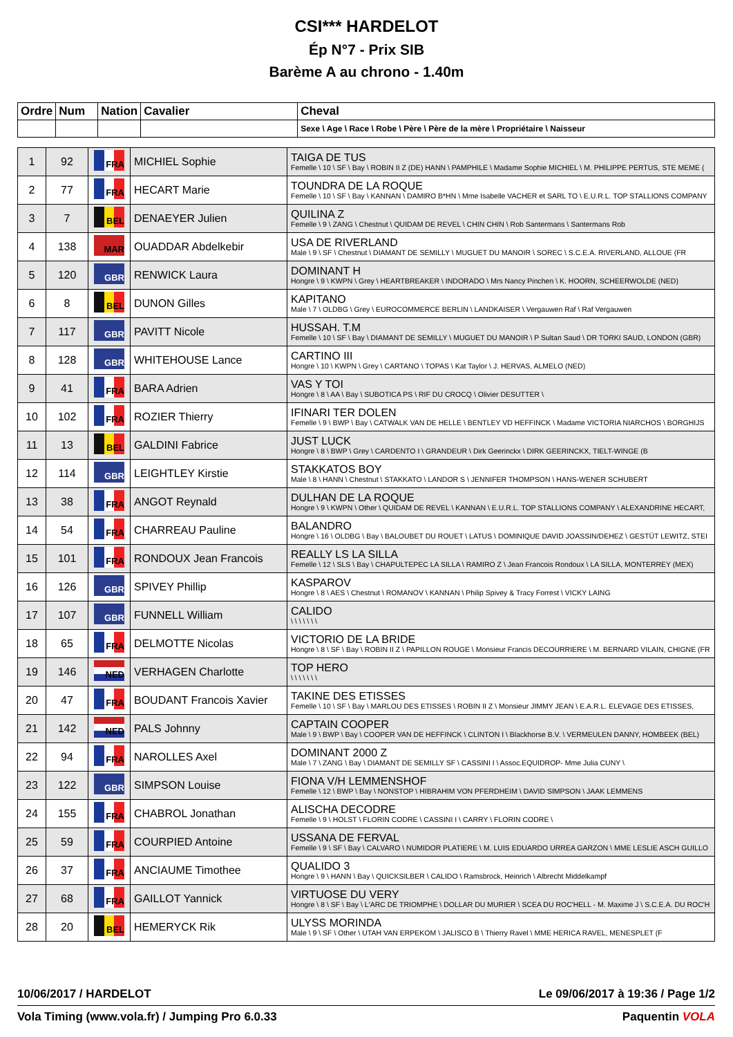CSI*** HARDELOT
Ép N°7 - Prix SIB
Barème A au chrono - 1.40m
| Ordre | Num | Nation | Cavalier | Cheval |
| | | | | Sexe \ Age \ Race \ Robe \ Père \ Père de la mère \ Propriétaire \ Naisseur |
| 1 | 92 | FRA | MICHIEL Sophie | TAIGA DE TUS Femelle \ 10 \ SF \ Bay \ ROBIN II Z (DE) HANN \ PAMPHILE \ Madame Sophie MICHIEL \ M. PHILIPPE PERTUS, STE MEME ( |
| 2 | 77 | FRA | HECART Marie | TOUNDRA DE LA ROQUE Femelle \ 10 \ SF \ Bay \ KANNAN \ DAMIRO B*HN \ Mme Isabelle VACHER et SARL TO \ E.U.R.L. TOP STALLIONS COMPANY |
| 3 | 7 | BEL | DENAEYER Julien | QUILINA Z Femelle \ 9 \ ZANG \ Chestnut \ QUIDAM DE REVEL \ CHIN CHIN \ Rob Santermans \ Santermans Rob |
| 4 | 138 | MAR | OUADDAR Abdelkebir | USA DE RIVERLAND Male \ 9 \ SF \ Chestnut \ DIAMANT DE SEMILLY \ MUGUET DU MANOIR \ SOREC \ S.C.E.A. RIVERLAND, ALLOUE (FR |
| 5 | 120 | GBR | RENWICK Laura | DOMINANT H Hongre \ 9 \ KWPN \ Grey \ HEARTBREAKER \ INDORADO \ Mrs Nancy Pinchen \ K. HOORN, SCHEERWOLDE (NED) |
| 6 | 8 | BEL | DUNON Gilles | KAPITANO Male \ 7 \ OLDBG \ Grey \ EUROCOMMERCE BERLIN \ LANDKAISER \ Vergauwen Raf \ Raf Vergauwen |
| 7 | 117 | GBR | PAVITT Nicole | HUSSAH. T.M Femelle \ 10 \ SF \ Bay \ DIAMANT DE SEMILLY \ MUGUET DU MANOIR \ P Sultan Saud \ DR TORKI SAUD, LONDON (GBR) |
| 8 | 128 | GBR | WHITEHOUSE Lance | CARTINO III Hongre \ 10 \ KWPN \ Grey \ CARTANO \ TOPAS \ Kat Taylor \ J. HERVAS, ALMELO (NED) |
| 9 | 41 | FRA | BARA Adrien | VAS Y TOI Hongre \ 8 \ AA \ Bay \ SUBOTICA PS \ RIF DU CROCQ \ Olivier DESUTTER \ |
| 10 | 102 | FRA | ROZIER Thierry | IFINARI TER DOLEN Femelle \ 9 \ BWP \ Bay \ CATWALK VAN DE HELLE \ BENTLEY VD HEFFINCK \ Madame VICTORIA NIARCHOS \ BORGHIJS |
| 11 | 13 | BEL | GALDINI Fabrice | JUST LUCK Hongre \ 8 \ BWP \ Grey \ CARDENTO I \ GRANDEUR \ Dirk Geerinckx \ DIRK GEERINCKX, TIELT-WINGE (B |
| 12 | 114 | GBR | LEIGHTLEY Kirstie | STAKKATOS BOY Male \ 8 \ HANN \ Chestnut \ STAKKATO \ LANDOR S \ JENNIFER THOMPSON \ HANS-WENER SCHUBERT |
| 13 | 38 | FRA | ANGOT Reynald | DULHAN DE LA ROQUE Hongre \ 9 \ KWPN \ Other \ QUIDAM DE REVEL \ KANNAN \ E.U.R.L. TOP STALLIONS COMPANY \ ALEXANDRINE HECART, |
| 14 | 54 | FRA | CHARREAU Pauline | BALANDRO Hongre \ 16 \ OLDBG \ Bay \ BALOUBET DU ROUET \ LATUS \ DOMINIQUE DAVID JOASSIN/DEHEZ \ GESTÜT LEWITZ, STEI |
| 15 | 101 | FRA | RONDOUX Jean Francois | REALLY LS LA SILLA Femelle \ 12 \ SLS \ Bay \ CHAPULTEPEC LA SILLA \ RAMIRO Z \ Jean Francois Rondoux \ LA SILLA, MONTERREY (MEX) |
| 16 | 126 | GBR | SPIVEY Phillip | KASPAROV Hongre \ 8 \ AES \ Chestnut \ ROMANOV \ KANNAN \ Philip Spivey & Tracy Forrest \ VICKY LAING |
| 17 | 107 | GBR | FUNNELL William | CALIDO \ \ \ \ \ \ \ |
| 18 | 65 | FRA | DELMOTTE Nicolas | VICTORIO DE LA BRIDE Hongre \ 8 \ SF \ Bay \ ROBIN II Z \ PAPILLON ROUGE \ Monsieur Francis DECOURRIERE \ M. BERNARD VILAIN, CHIGNE (FR |
| 19 | 146 | NED | VERHAGEN Charlotte | TOP HERO \ \ \ \ \ \ \ |
| 20 | 47 | FRA | BOUDANT Francois Xavier | TAKINE DES ETISSES Femelle \ 10 \ SF \ Bay \ MARLOU DES ETISSES \ ROBIN II Z \ Monsieur JIMMY JEAN \ E.A.R.L. ELEVAGE DES ETISSES, |
| 21 | 142 | NED | PALS Johnny | CAPTAIN COOPER Male \ 9 \ BWP \ Bay \ COOPER VAN DE HEFFINCK \ CLINTON I \ Blackhorse B.V. \ VERMEULEN DANNY, HOMBEEK (BEL) |
| 22 | 94 | FRA | NAROLLES Axel | DOMINANT 2000 Z Male \ 7 \ ZANG \ Bay \ DIAMANT DE SEMILLY SF \ CASSINI I \ Assoc.EQUIDROP- Mme Julia CUNY \ |
| 23 | 122 | GBR | SIMPSON Louise | FIONA V/H LEMMENSHOF Femelle \ 12 \ BWP \ Bay \ NONSTOP \ HIBRAHIM VON PFERDHEIM \ DAVID SIMPSON \ JAAK LEMMENS |
| 24 | 155 | FRA | CHABROL Jonathan | ALISCHA DECODRE Femelle \ 9 \ HOLST \ FLORIN CODRE \ CASSINI I \ CARRY \ FLORIN CODRE \ |
| 25 | 59 | FRA | COURPIED Antoine | USSANA DE FERVAL Femelle \ 9 \ SF \ Bay \ CALVARO \ NUMIDOR PLATIERE \ M. LUIS EDUARDO URREA GARZON \ MME LESLIE ASCH GUILLO |
| 26 | 37 | FRA | ANCIAUME Timothee | QUALIDO 3 Hongre \ 9 \ HANN \ Bay \ QUICKSILBER \ CALIDO \ Ramsbrock, Heinrich \ Albrecht Middelkampf |
| 27 | 68 | FRA | GAILLOT Yannick | VIRTUOSE DU VERY Hongre \ 8 \ SF \ Bay \ L'ARC DE TRIOMPHE \ DOLLAR DU MURIER \ SCEA DU ROC'HELL - M. Maxime J \ S.C.E.A. DU ROC'H |
| 28 | 20 | BEL | HEMERYCK Rik | ULYSS MORINDA Male \ 9 \ SF \ Other \ UTAH VAN ERPEKOM \ JALISCO B \ Thierry Ravel \ MME HERICA RAVEL, MENESPLET (F |
10/06/2017 / HARDELOT Le 09/06/2017 à 19:36 / Page 1/2
Vola Timing (www.vola.fr) / Jumping Pro 6.0.33 Paquentin VOLA